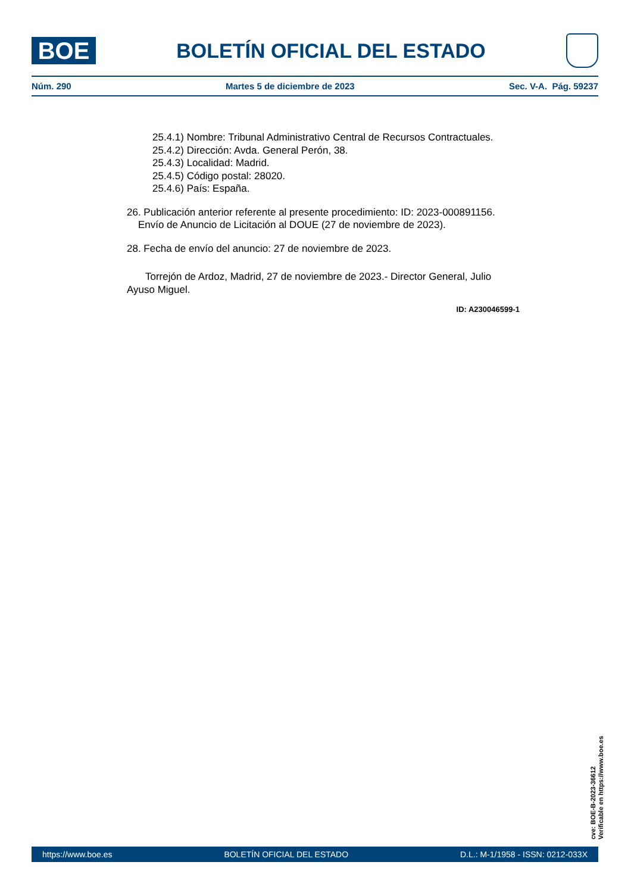BOE
BOLETÍN OFICIAL DEL ESTADO
Núm. 290 Martes 5 de diciembre de 2023 Sec. V-A. Pág. 59237
25.4.1) Nombre: Tribunal Administrativo Central de Recursos Contractuales.
25.4.2) Dirección: Avda. General Perón, 38.
25.4.3) Localidad: Madrid.
25.4.5) Código postal: 28020.
25.4.6) País: España.
26. Publicación anterior referente al presente procedimiento: ID: 2023-000891156.
Envío de Anuncio de Licitación al DOUE (27 de noviembre de 2023).
28. Fecha de envío del anuncio: 27 de noviembre de 2023.
Torrejón de Ardoz, Madrid, 27 de noviembre de 2023.- Director General, Julio Ayuso Miguel.
ID: A230046599-1
cve: BOE-B-2023-36612
Verificable en https://www.boe.es
https://www.boe.es BOLETÍN OFICIAL DEL ESTADO D.L.: M-1/1958 - ISSN: 0212-033X